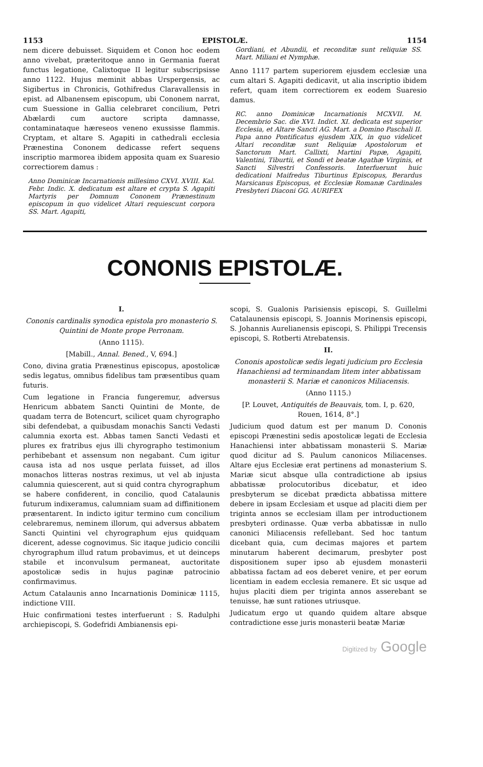1153 EPISTOLÆ. 1154
nem dicere debuisset. Siquidem et Conon hoc eodem anno vivebat, præteritoque anno in Germania fuerat functus legatione, Calixtoque II legitur subscripsisse anno 1122. Hujus meminit abbas Urspergensis, ac Sigibertus in Chronicis, Gothifredus Claravallensis in epist. ad Albanensem episcopum, ubi Cononem narrat, cum Suessione in Gallia celebraret concilium, Petri Abælardi cum auctore scripta damnasse, contaminataque hæreseos veneno exussisse flammis. Cryptam, et altare S. Agapiti in cathedrali ecclesia Prænestina Cononem dedicasse refert sequens inscriptio marmorea ibidem apposita quam ex Suaresio correctiorem damus :
Anno Dominicæ Incarnationis millesimo CXVI. XVIII. Kal. Febr. Indic. X. dedicatum est altare et crypta S. Agapiti Martyris per Domnum Cononem Prænestinum episcopum in quo videlicet Altari requiescunt corpora SS. Mart. Agapiti,
Gordiani, et Abundii, et reconditæ sunt reliquiæ SS. Mart. Miliani et Nymphæ.
Anno 1117 partem superiorem ejusdem ecclesiæ una cum altari S. Agapiti dedicavit, ut alia inscriptio ibidem refert, quam item correctiorem ex eodem Suaresio damus.
RC. anno Dominicæ Incarnationis MCXVII. M. Decembrio Sac. die XVI. Indict. XI. dedicata est superior Ecclesia, et Altare Sancti AG. Mart. a Domino Paschali II. Papa anno Pontificatus ejusdem XIX, in quo videlicet Altari reconditæ sunt Reliquiæ Apostolorum et Sanctorum Mart. Callixti, Martini Papæ, Agapiti, Valentini, Tiburtii, et Sondi et beatæ Agathæ Virginis, et Sancti Silvestri Confessoris. Interfuerunt huic dedicationi Maifredus Tiburtinus Episcopus, Berardus Marsicanus Episcopus, et Ecclesiæ Romanæ Cardinales Presbyteri Diaconi GG. AURIFEX
CONONIS EPISTOLÆ.
I.
Cononis cardinalis synodica epistola pro monasterio S. Quintini de Monte prope Perronam.
(Anno 1115).
[Mabill., Annal. Bened., V, 694.]
Cono, divina gratia Prænestinus episcopus, apostolicæ sedis legatus, omnibus fidelibus tam præsentibus quam futuris.
Cum legatione in Francia fungeremur, adversus Henricum abbatem Sancti Quintini de Monte, de quadam terra de Botencurt, scilicet quam chyrographo sibi defendebat, a quibusdam monachis Sancti Vedasti calumnia exorta est. Abbas tamen Sancti Vedasti et plures ex fratribus ejus illi chyrographo testimonium perhibebant et assensum non negabant. Cum igitur causa ista ad nos usque perlata fuisset, ad illos monachos litteras nostras reximus, ut vel ab injusta calumnia quiescerent, aut si quid contra chyrographum se habere confiderent, in concilio, quod Catalaunis futurum indixeramus, calumniam suam ad diffinitionem præsentarent. In indicto igitur termino cum concilium celebraremus, neminem illorum, qui adversus abbatem Sancti Quintini vel chyrographum ejus quidquam dicerent, adesse cognovimus. Sic itaque judicio concilii chyrographum illud ratum probavimus, et ut deinceps stabile et inconvulsum permaneat, auctoritate apostolicæ sedis in hujus paginæ patrocinio confirmavimus.
Actum Catalaunis anno Incarnationis Dominicæ 1115, indictione VIII.
Huic confirmationi testes interfuerunt : S. Radulphi archiepiscopi, S. Godefridi Ambianensis epi-
scopi, S. Gualonis Parisiensis episcopi, S. Guillelmi Catalaunensis episcopi, S. Joannis Morinensis episcopi, S. Johannis Aurelianensis episcopi, S. Philippi Trecensis episcopi, S. Rotberti Atrebatensis.
II.
Cononis apostolicæ sedis legati judicium pro Ecclesia Hanachiensi ad terminandam litem inter abbatissam monasterii S. Mariæ et canonicos Miliacensis.
(Anno 1115.)
[P. Louvet, Antiquités de Beauvais, tom. I, p. 620, Rouen, 1614, 8°.]
Judicium quod datum est per manum D. Cononis episcopi Prænestini sedis apostolicæ legati de Ecclesia Hanachiensi inter abbatissam monasterii S. Mariæ quod dicitur ad S. Paulum canonicos Miliacenses. Altare ejus Ecclesiæ erat pertinens ad monasterium S. Mariæ sicut absque ulla contradictione ab ipsius abbatissæ prolocutoribus dicebatur, et ideo presbyterum se dicebat prædicta abbatissa mittere debere in ipsam Ecclesiam et usque ad placiti diem per triginta annos se ecclesiam illam per introductionem presbyteri ordinasse. Quæ verba abbatissæ in nullo canonici Miliacensis refellebant. Sed hoc tantum dicebant quia, cum decimas majores et partem minutarum haberent decimarum, presbyter post dispositionem super ipso ab ejusdem monasterii abbatissa factam ad eos deberet venire, et per eorum licentiam in eadem ecclesia remanere. Et sic usque ad hujus placiti diem per triginta annos asserebant se tenuisse, hæ sunt rationes utriusque.
Judicatum ergo ut quando quidem altare absque contradictione esse juris monasterii beatæ Mariæ
Digitized by Google